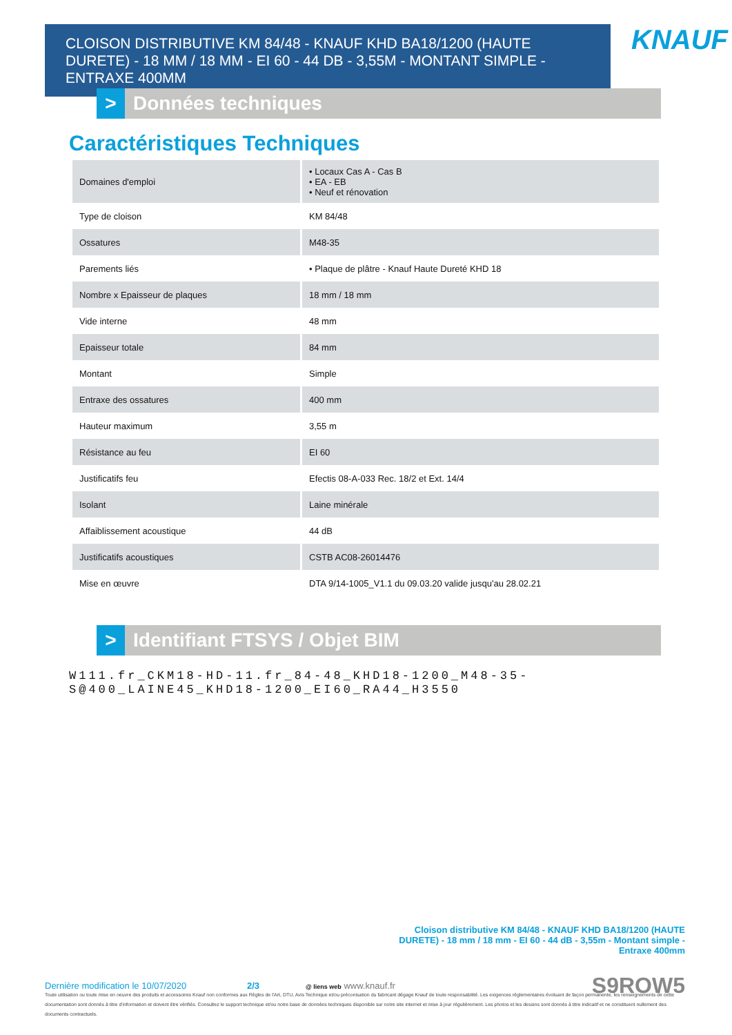CLOISON DISTRIBUTIVE KM 84/48 - KNAUF KHD BA18/1200 (HAUTE DURETE) - 18 MM / 18 MM - EI 60 - 44 DB - 3,55M - MONTANT SIMPLE - ENTRAXE 400MM
KNAUF
> Données techniques
Caractéristiques Techniques
| Domaines d'emploi | • Locaux Cas A - Cas B • EA - EB • Neuf et rénovation |
| Type de cloison | KM 84/48 |
| Ossatures | M48-35 |
| Parements liés | • Plaque de plâtre - Knauf Haute Dureté KHD 18 |
| Nombre x Epaisseur de plaques | 18 mm / 18 mm |
| Vide interne | 48 mm |
| Epaisseur totale | 84 mm |
| Montant | Simple |
| Entraxe des ossatures | 400 mm |
| Hauteur maximum | 3,55 m |
| Résistance au feu | EI 60 |
| Justificatifs feu | Efectis 08-A-033 Rec. 18/2 et Ext. 14/4 |
| Isolant | Laine minérale |
| Affaiblissement acoustique | 44 dB |
| Justificatifs acoustiques | CSTB AC08-26014476 |
| Mise en œuvre | DTA 9/14-1005_V1.1 du 09.03.20 valide jusqu'au 28.02.21 |
> Identifiant FTSYS / Objet BIM
W111.fr_CKM18-HD-11.fr_84-48_KHD18-1200_M48-35-
S@400_LAINE45_KHD18-1200_EI60_RA44_H3550
Cloison distributive KM 84/48 - KNAUF KHD BA18/1200 (HAUTE DURETE) - 18 mm / 18 mm - EI 60 - 44 dB - 3,55m - Montant simple - Entraxe 400mm
Dernière modification le 10/07/2020 2/3 @ liens web www.knauf.fr S9ROW5
Toute utilisation ou toute mise en oeuvre des produits et accessoires Knauf non conformes aux Règles de l'Art, DTU, Avis Technique et/ou préconisation du fabricant dégage Knauf de toute responsabilité. Les exigences réglementaires évoluant de façon permanente, les renseignements de cette documentation sont donnés à titre d'information et doivent être vérifiés. Consultez le support technique et/ou notre base de données techniques disponible sur notre site internet et mise à jour régulièrement. Les photos et les dessins sont donnés à titre indicatif et ne constituent nullement des documents contractuels.